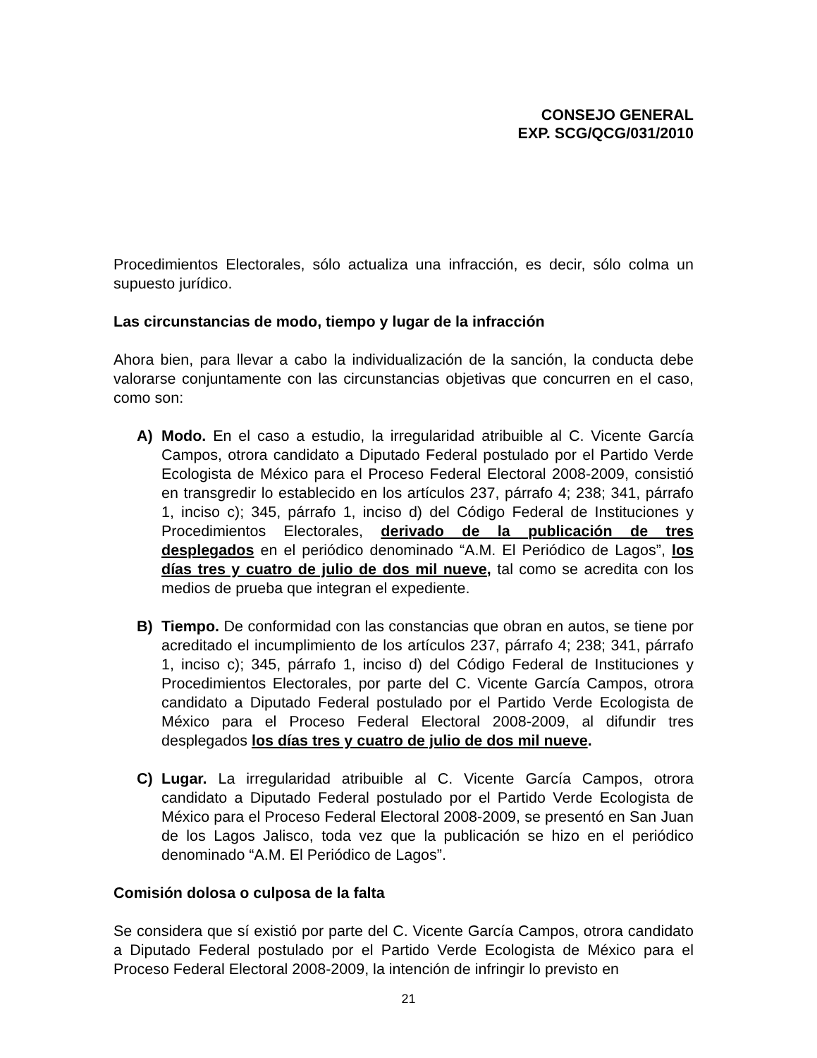CONSEJO GENERAL
EXP. SCG/QCG/031/2010
Procedimientos Electorales, sólo actualiza una infracción, es decir, sólo colma un supuesto jurídico.
Las circunstancias de modo, tiempo y lugar de la infracción
Ahora bien, para llevar a cabo la individualización de la sanción, la conducta debe valorarse conjuntamente con las circunstancias objetivas que concurren en el caso, como son:
A) Modo. En el caso a estudio, la irregularidad atribuible al C. Vicente García Campos, otrora candidato a Diputado Federal postulado por el Partido Verde Ecologista de México para el Proceso Federal Electoral 2008-2009, consistió en transgredir lo establecido en los artículos 237, párrafo 4; 238; 341, párrafo 1, inciso c); 345, párrafo 1, inciso d) del Código Federal de Instituciones y Procedimientos Electorales, derivado de la publicación de tres desplegados en el periódico denominado “A.M. El Periódico de Lagos”, los días tres y cuatro de julio de dos mil nueve, tal como se acredita con los medios de prueba que integran el expediente.
B) Tiempo. De conformidad con las constancias que obran en autos, se tiene por acreditado el incumplimiento de los artículos 237, párrafo 4; 238; 341, párrafo 1, inciso c); 345, párrafo 1, inciso d) del Código Federal de Instituciones y Procedimientos Electorales, por parte del C. Vicente García Campos, otrora candidato a Diputado Federal postulado por el Partido Verde Ecologista de México para el Proceso Federal Electoral 2008-2009, al difundir tres desplegados los días tres y cuatro de julio de dos mil nueve.
C) Lugar. La irregularidad atribuible al C. Vicente García Campos, otrora candidato a Diputado Federal postulado por el Partido Verde Ecologista de México para el Proceso Federal Electoral 2008-2009, se presentó en San Juan de los Lagos Jalisco, toda vez que la publicación se hizo en el periódico denominado “A.M. El Periódico de Lagos”.
Comisión dolosa o culposa de la falta
Se considera que sí existió por parte del C. Vicente García Campos, otrora candidato a Diputado Federal postulado por el Partido Verde Ecologista de México para el Proceso Federal Electoral 2008-2009, la intención de infringir lo previsto en
21